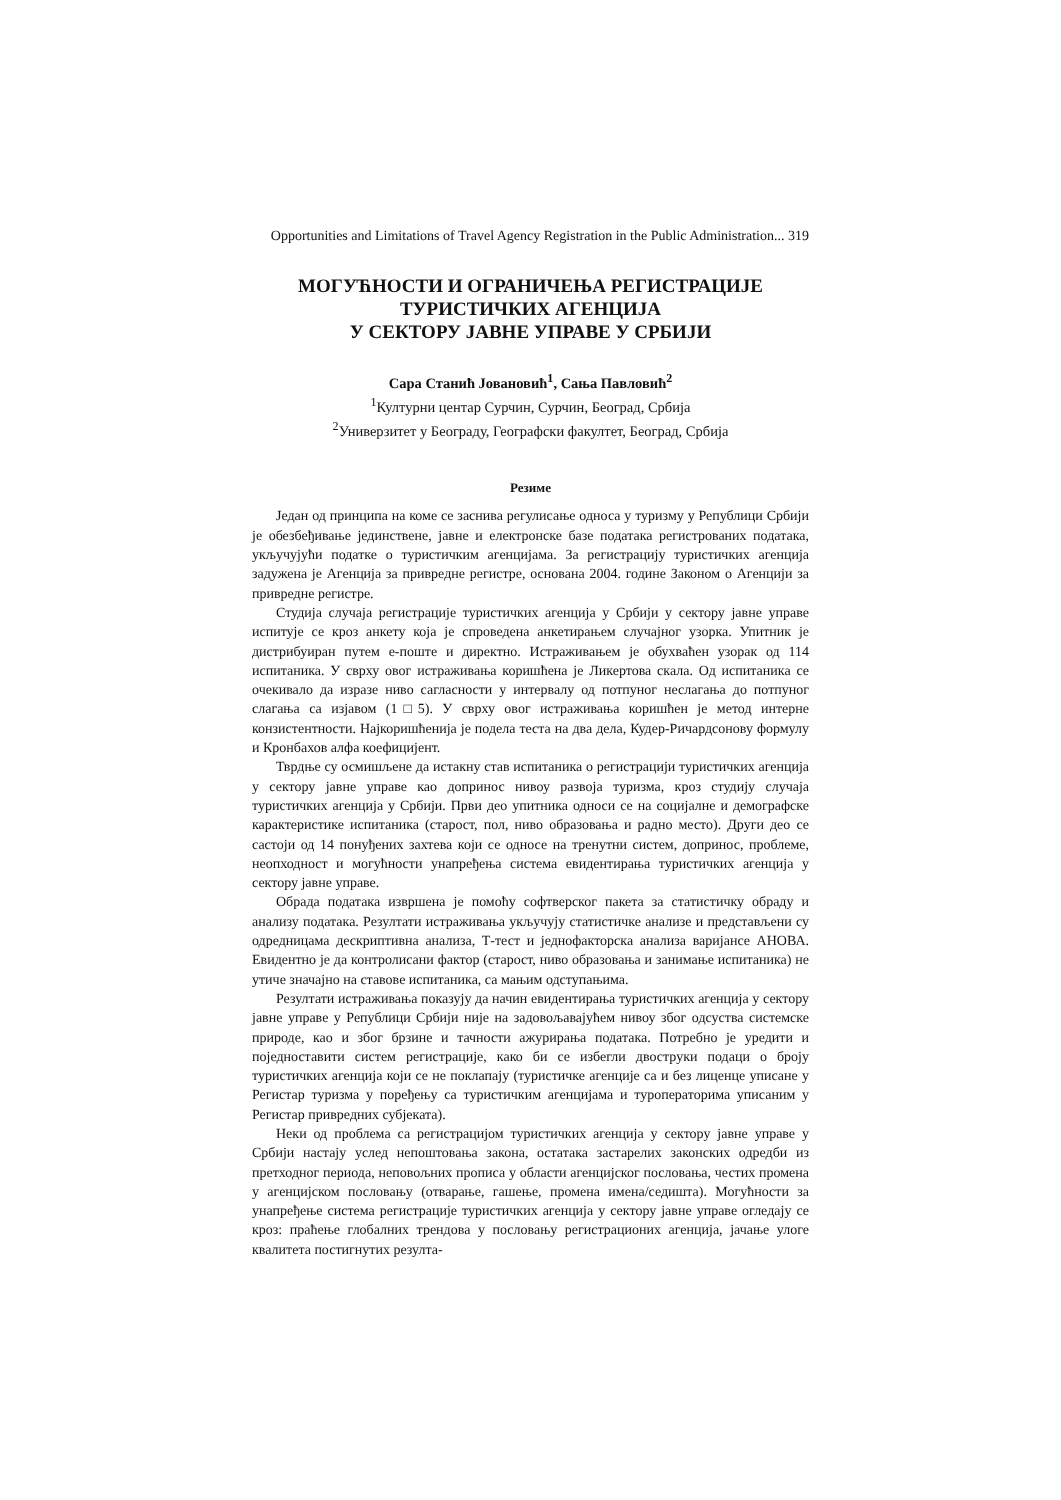Opportunities and Limitations of Travel Agency Registration in the Public Administration... 319
МОГУЋНОСТИ И ОГРАНИЧЕЊА РЕГИСТРАЦИЈЕ
ТУРИСТИЧКИХ АГЕНЦИЈА
У СЕКТОРУ ЈАВНЕ УПРАВЕ У СРБИЈИ
Сара Станић Јовановић<sup>1</sup>, Сања Павловић<sup>2</sup>
<sup>1</sup> Културни центар Сурчин, Сурчин, Београд, Србија
<sup>2</sup> Универзитет у Београду, Географски факултет, Београд, Србија
Резиме
Један од принципа на коме се заснива регулисање односа у туризму у Републици Србији је обезбеђивање јединствене, јавне и електронске базе података регистрованих података, укључујући податке о туристичким агенцијама. За регистрацију туристичких агенција задужена је Агенција за привредне регистре, основана 2004. године Законом о Агенцији за привредне регистре.
Студија случаја регистрације туристичких агенција у Србији у сектору јавне управе испитује се кроз анкету која је спроведена анкетирањем случајног узорка. Упитник је дистрибуиран путем е-поште и директно. Истраживањем је обухваћен узорак од 114 испитаника. У сврху овог истраживања коришћена је Ликертова скала. Од испитаника се очекивало да изразе ниво сагласности у интервалу од потпуног неслагања до потпуног слагања са изјавом (1□5). У сврху овог истраживања коришћен је метод интерне конзистентности. Најкоришћенија је подела теста на два дела, Кудер-Ричардсонову формулу и Кронбахов алфа коефицијент.
Тврдње су осмишљене да истакну став испитаника о регистрацији туристичких агенција у сектору јавне управе као допринос нивоу развоја туризма, кроз студију случаја туристичких агенција у Србији. Први део упитника односи се на социјалне и демографске карактеристике испитаника (старост, пол, ниво образовања и радно место). Други део се састоји од 14 понуђених захтева који се односе на тренутни систем, допринос, проблеме, неопходност и могућности унапређења система евидентирања туристичких агенција у сектору јавне управе.
Обрада података извршена је помоћу софтверског пакета за статистичку обраду и анализу података. Резултати истраживања укључују статистичке анализе и представљени су одредницама дескриптивна анализа, Т-тест и једнофакторска анализа варијансе АНОВА. Евидентно је да контролисани фактор (старост, ниво образовања и занимање испитаника) не утиче значајно на ставове испитаника, са мањим одступањима.
Резултати истраживања показују да начин евидентирања туристичких агенција у сектору јавне управе у Републици Србији није на задовољавајућем нивоу због одсуства системске природе, као и због брзине и тачности ажурирања података. Потребно је уредити и поједноставити систем регистрације, како би се избегли двоструки подаци о броју туристичких агенција који се не поклапају (туристичке агенције са и без лиценце уписане у Регистар туризма у поређењу са туристичким агенцијама и туроператорима уписаним у Регистар привредних субјеката).
Неки од проблема са регистрацијом туристичких агенција у сектору јавне управе у Србији настају услед непоштовања закона, остатака застарелих законских одредби из претходног периода, неповољних прописа у области агенцијског пословања, честих промена у агенцијском пословању (отварање, гашење, промена имена/седишта). Могућности за унапређење система регистрације туристичких агенција у сектору јавне управе огледају се кроз: праћење глобалних трендова у пословању регистрационих агенција, јачање улоге квалитета постигнутих резулта-